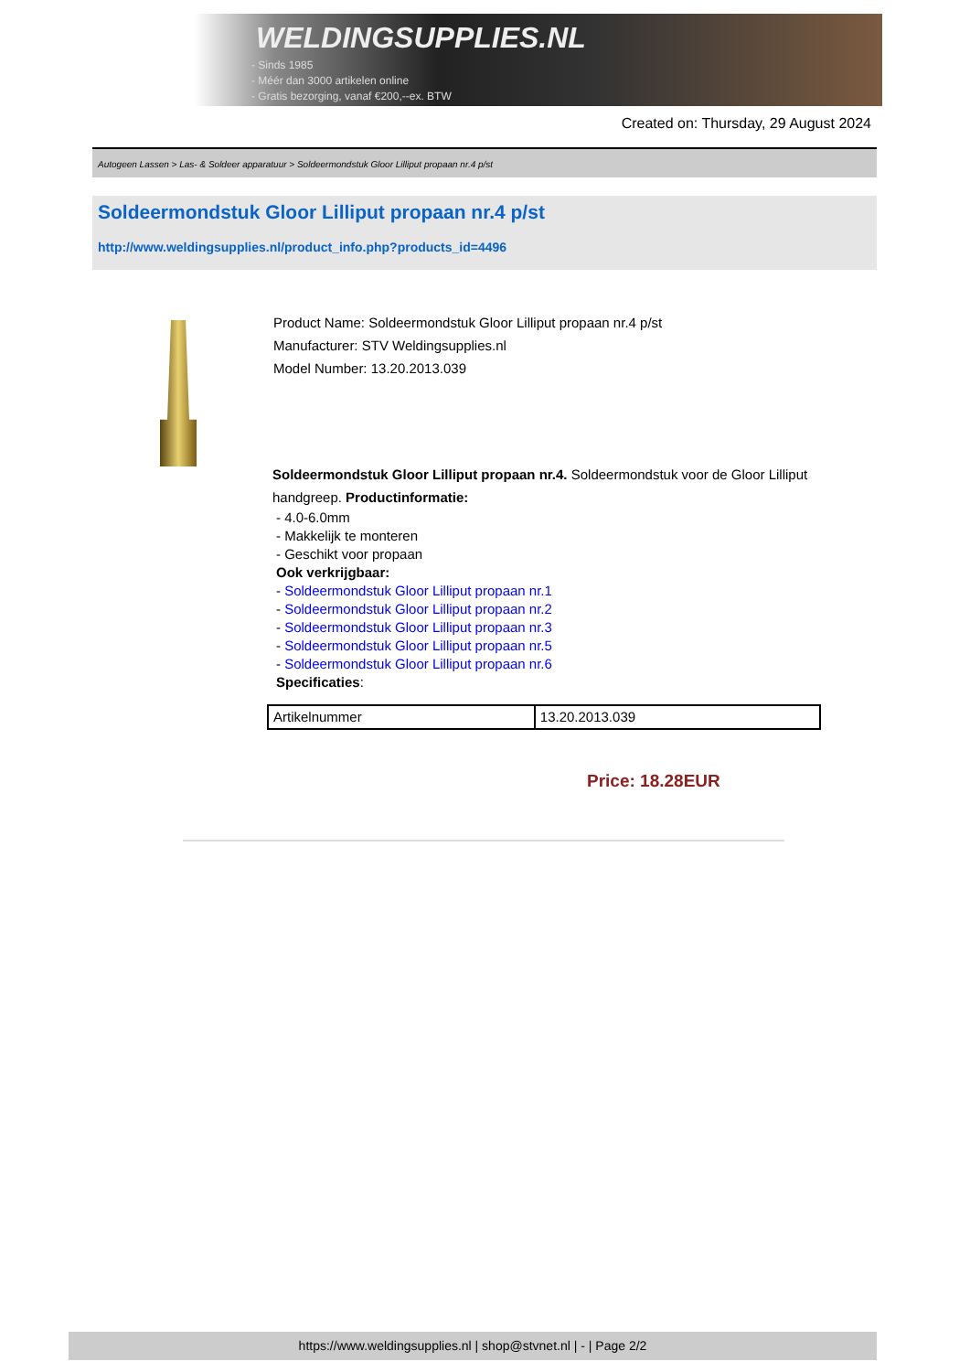WELDINGSUPPLIES.NL
- Sinds 1985
- Méér dan 3000 artikelen online
- Gratis bezorging, vanaf €200,--ex. BTW
Created on: Thursday, 29 August 2024
Autogeen Lassen > Las- & Soldeer apparatuur > Soldeermondstuk Gloor Lilliput propaan nr.4 p/st
Soldeermondstuk Gloor Lilliput propaan nr.4 p/st
http://www.weldingsupplies.nl/product_info.php?products_id=4496
Product Name: Soldeermondstuk Gloor Lilliput propaan nr.4 p/st
Manufacturer: STV Weldingsupplies.nl
Model Number: 13.20.2013.039
Soldeermondstuk Gloor Lilliput propaan nr.4. Soldeermondstuk voor de Gloor Lilliput handgreep. Productinformatie:
- 4.0-6.0mm
- Makkelijk te monteren
- Geschikt voor propaan
Ook verkrijgbaar:
- Soldeermondstuk Gloor Lilliput propaan nr.1
- Soldeermondstuk Gloor Lilliput propaan nr.2
- Soldeermondstuk Gloor Lilliput propaan nr.3
- Soldeermondstuk Gloor Lilliput propaan nr.5
- Soldeermondstuk Gloor Lilliput propaan nr.6
Specificaties:
| Artikelnummer | 13.20.2013.039 |
Price: 18.28EUR
https://www.weldingsupplies.nl | shop@stvnet.nl | - | Page 2/2